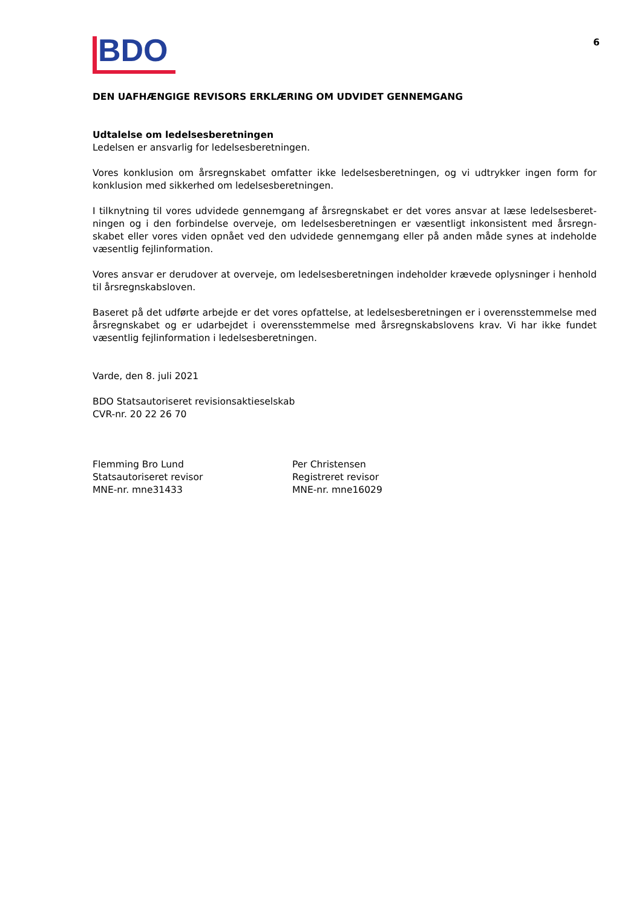BDO
6
DEN UAFHÆNGIGE REVISORS ERKLÆRING OM UDVIDET GENNEMGANG
Udtalelse om ledelsesberetningen
Ledelsen er ansvarlig for ledelsesberetningen.
Vores konklusion om årsregnskabet omfatter ikke ledelsesberetningen, og vi udtrykker ingen form for konklusion med sikkerhed om ledelsesberetningen.
I tilknytning til vores udvidede gennemgang af årsregnskabet er det vores ansvar at læse ledelsesberet­ningen og i den forbindelse overveje, om ledelsesberetningen er væsentligt inkonsistent med årsregn­skabet eller vores viden opnået ved den udvidede gennemgang eller på anden måde synes at indeholde væsentlig fejlinformation.
Vores ansvar er derudover at overveje, om ledelsesberetningen indeholder krævede oplysninger i henhold til årsregnskabsloven.
Baseret på det udførte arbejde er det vores opfattelse, at ledelsesberetningen er i overensstemmelse med årsregnskabet og er udarbejdet i overensstemmelse med årsregnskabslovens krav. Vi har ikke fundet væsentlig fejlinformation i ledelsesberetningen.
Varde, den 8. juli 2021
BDO Statsautoriseret revisionsaktieselskab
CVR-nr. 20 22 26 70
Flemming Bro Lund
Statsautoriseret revisor
MNE-nr. mne31433
Per Christensen
Registreret revisor
MNE-nr. mne16029